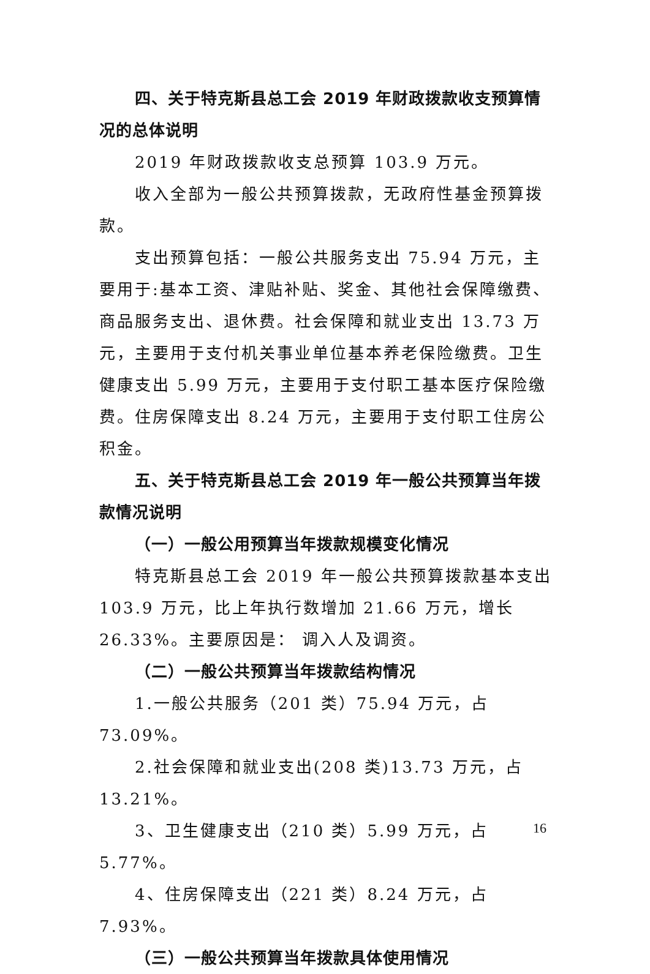四、关于特克斯县总工会 2019 年财政拨款收支预算情况的总体说明
2019 年财政拨款收支总预算 103.9 万元。
收入全部为一般公共预算拨款，无政府性基金预算拨款。
支出预算包括：一般公共服务支出 75.94 万元，主要用于:基本工资、津贴补贴、奖金、其他社会保障缴费、商品服务支出、退休费。社会保障和就业支出 13.73 万元，主要用于支付机关事业单位基本养老保险缴费。卫生健康支出 5.99 万元，主要用于支付职工基本医疗保险缴费。住房保障支出 8.24 万元，主要用于支付职工住房公积金。
五、关于特克斯县总工会 2019 年一般公共预算当年拨款情况说明
（一）一般公用预算当年拨款规模变化情况
特克斯县总工会 2019 年一般公共预算拨款基本支出 103.9 万元，比上年执行数增加 21.66 万元，增长 26.33%。主要原因是： 调入人及调资。
（二）一般公共预算当年拨款结构情况
1.一般公共服务（201 类）75.94 万元，占 73.09%。
2.社会保障和就业支出(208 类)13.73 万元，占 13.21%。
3、卫生健康支出（210 类）5.99 万元，占 5.77%。
4、住房保障支出（221 类）8.24 万元，占 7.93%。
（三）一般公共预算当年拨款具体使用情况
16